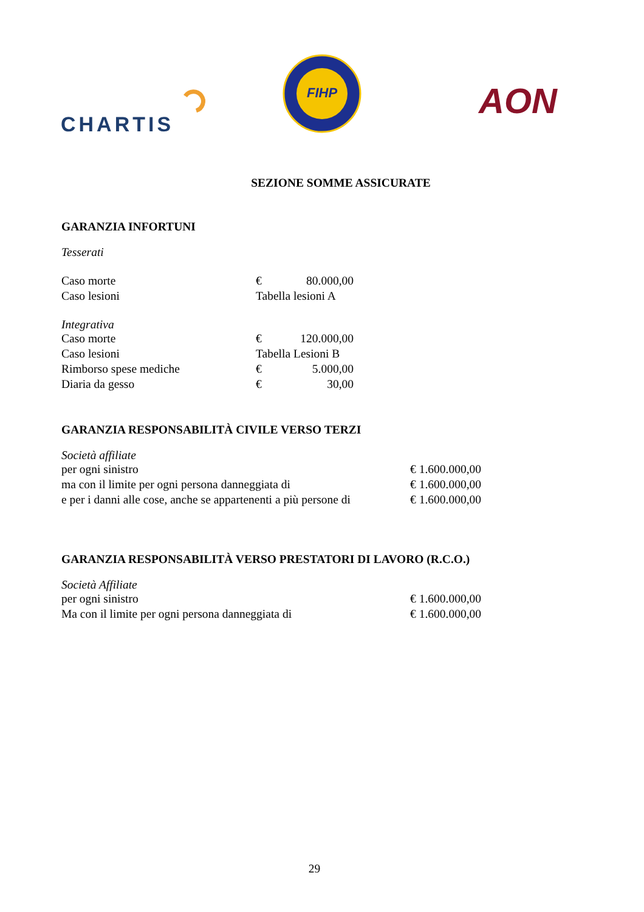CHARTIS
FIHP
AON
SEZIONE SOMME ASSICURATE
GARANZIA INFORTUNI
Tesserati
| Caso morte | € | 80.000,00 |
| Caso lesioni | Tabella lesioni A | |
Integrativa
| Caso morte | € | 120.000,00 |
| Caso lesioni | Tabella Lesioni B | |
| Rimborso spese mediche | € | 5.000,00 |
| Diaria da gesso | € | 30,00 |
GARANZIA RESPONSABILITÀ CIVILE VERSO TERZI
Società affiliate
| per ogni sinistro | € 1.600.000,00 |
| ma con il limite per ogni persona danneggiata di | € 1.600.000,00 |
| e per i danni alle cose, anche se appartenenti a più persone di | € 1.600.000,00 |
GARANZIA RESPONSABILITÀ VERSO PRESTATORI DI LAVORO (R.C.O.)
Società Affiliate
| per ogni sinistro | € 1.600.000,00 |
| Ma con il limite per ogni persona danneggiata di | € 1.600.000,00 |
29